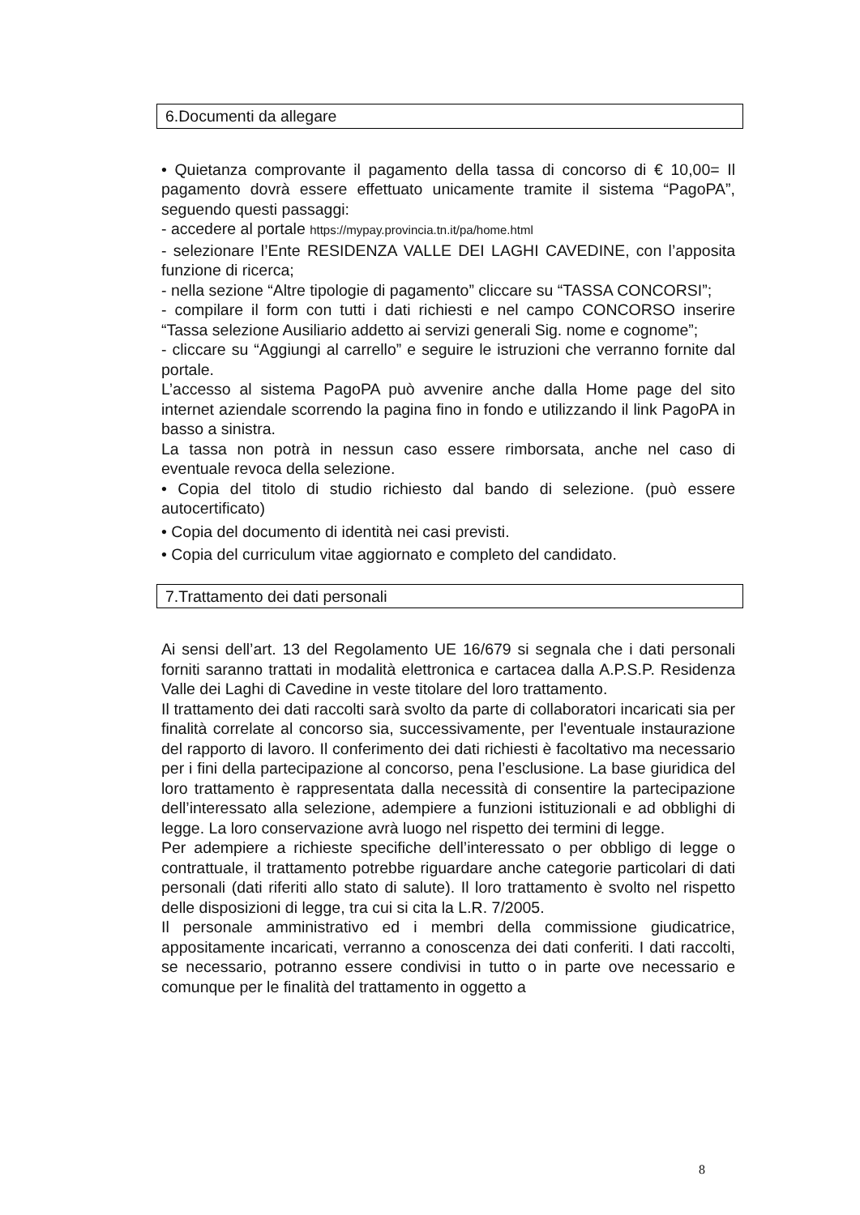6.Documenti da allegare
• Quietanza comprovante il pagamento della tassa di concorso di € 10,00= Il pagamento dovrà essere effettuato unicamente tramite il sistema “PagoPA”, seguendo questi passaggi:
- accedere al portale https://mypay.provincia.tn.it/pa/home.html
- selezionare l’Ente RESIDENZA VALLE DEI LAGHI CAVEDINE, con l’apposita funzione di ricerca;
- nella sezione “Altre tipologie di pagamento” cliccare su “TASSA CONCORSI”;
- compilare il form con tutti i dati richiesti e nel campo CONCORSO inserire “Tassa selezione Ausiliario addetto ai servizi generali Sig. nome e cognome”;
- cliccare su “Aggiungi al carrello” e seguire le istruzioni che verranno fornite dal portale.
L’accesso al sistema PagoPA può avvenire anche dalla Home page del sito internet aziendale scorrendo la pagina fino in fondo e utilizzando il link PagoPA in basso a sinistra.
La tassa non potrà in nessun caso essere rimborsata, anche nel caso di eventuale revoca della selezione.
• Copia del titolo di studio richiesto dal bando di selezione. (può essere autocertificato)
• Copia del documento di identità nei casi previsti.
• Copia del curriculum vitae aggiornato e completo del candidato.
7.Trattamento dei dati personali
Ai sensi dell’art. 13 del Regolamento UE 16/679 si segnala che i dati personali forniti saranno trattati in modalità elettronica e cartacea dalla A.P.S.P. Residenza Valle dei Laghi di Cavedine in veste titolare del loro trattamento.
Il trattamento dei dati raccolti sarà svolto da parte di collaboratori incaricati sia per finalità correlate al concorso sia, successivamente, per l'eventuale instaurazione del rapporto di lavoro. Il conferimento dei dati richiesti è facoltativo ma necessario per i fini della partecipazione al concorso, pena l’esclusione. La base giuridica del loro trattamento è rappresentata dalla necessità di consentire la partecipazione dell’interessato alla selezione, adempiere a funzioni istituzionali e ad obblighi di legge. La loro conservazione avrà luogo nel rispetto dei termini di legge.
Per adempiere a richieste specifiche dell’interessato o per obbligo di legge o contrattuale, il trattamento potrebbe riguardare anche categorie particolari di dati personali (dati riferiti allo stato di salute). Il loro trattamento è svolto nel rispetto delle disposizioni di legge, tra cui si cita la L.R. 7/2005.
Il personale amministrativo ed i membri della commissione giudicatrice, appositamente incaricati, verranno a conoscenza dei dati conferiti. I dati raccolti, se necessario, potranno essere condivisi in tutto o in parte ove necessario e comunque per le finalità del trattamento in oggetto a
8